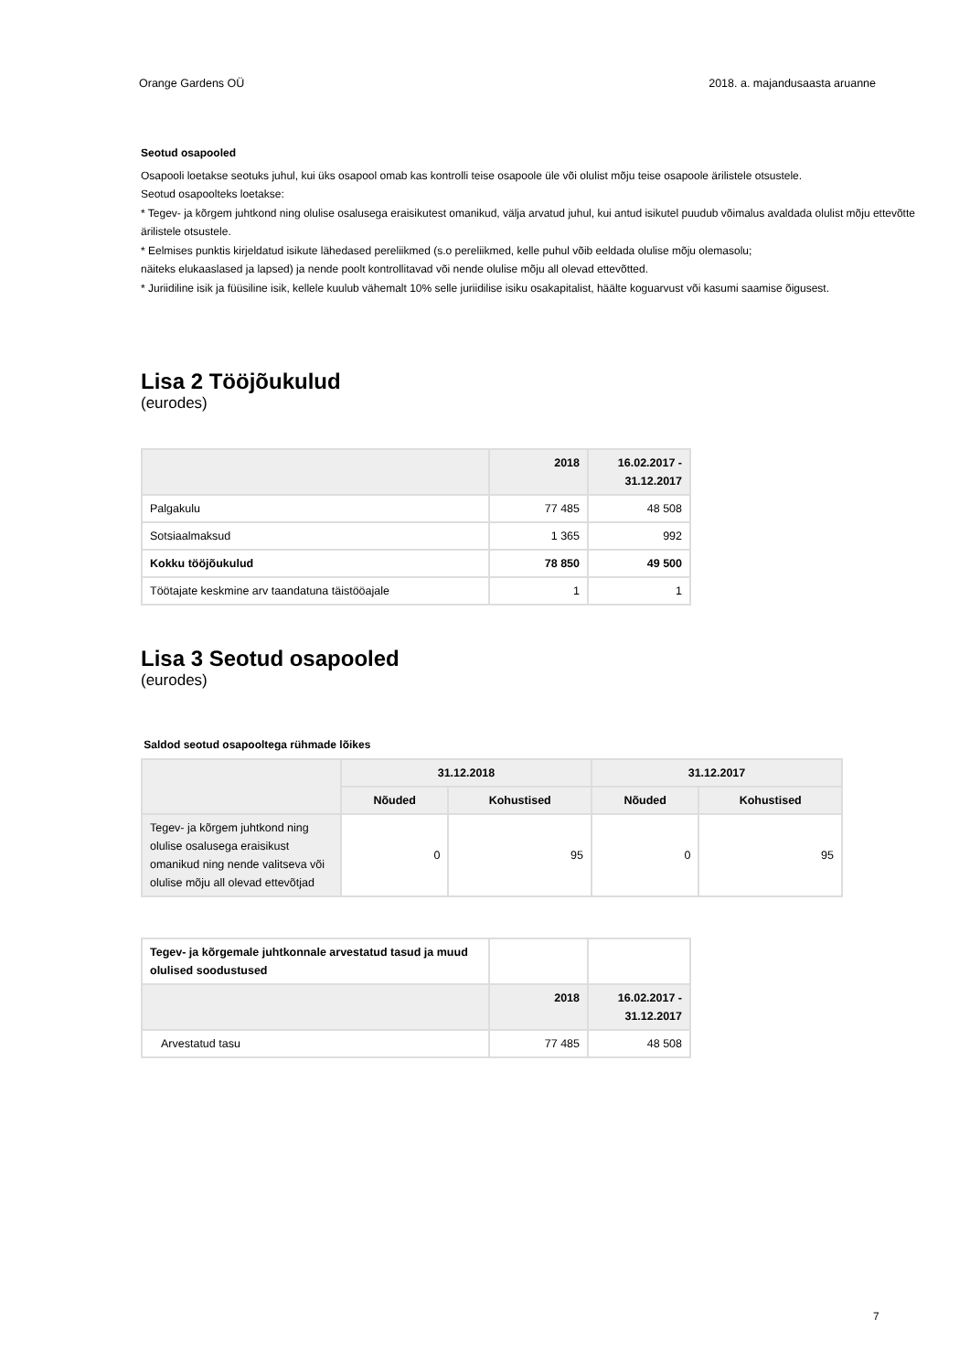Orange Gardens OÜ 2018. a. majandusaasta aruanne
Seotud osapooled
Osapooli loetakse seotuks juhul, kui üks osapool omab kas kontrolli teise osapoole üle või olulist mõju teise osapoole ärilistele otsustele.
Seotud osapoolteks loetakse:
* Tegev- ja kõrgem juhtkond ning olulise osalusega eraisikutest omanikud, välja arvatud juhul, kui antud isikutel puudub võimalus avaldada olulist mõju ettevõtte ärilistele otsustele.
* Eelmises punktis kirjeldatud isikute lähedased pereliikmed (s.o pereliikmed, kelle puhul võib eeldada olulise mõju olemasolu;
näiteks elukaaslased ja lapsed) ja nende poolt kontrollitavad või nende olulise mõju all olevad ettevõtted.
* Juriidiline isik ja füüsiline isik, kellele kuulub vähemalt 10% selle juriidilise isiku osakapitalist, häälte koguarvust või kasumi saamise õigusest.
Lisa 2 Tööjõukulud
(eurodes)
| | 2018 | 16.02.2017 - 31.12.2017 |
| --- | --- | --- |
| Palgakulu | 77 485 | 48 508 |
| Sotsiaalmaksud | 1 365 | 992 |
| Kokku tööjõukulud | 78 850 | 49 500 |
| Töötajate keskmine arv taandatuna täistööajale | 1 | 1 |
Lisa 3 Seotud osapooled
(eurodes)
Saldod seotud osapooltega rühmade lõikes
| | 31.12.2018 | | 31.12.2017 | |
| --- | --- | --- | --- | --- |
| | Nõuded | Kohustised | Nõuded | Kohustised |
| Tegev- ja kõrgem juhtkond ning olulise osalusega eraisikust omanikud ning nende valitseva või olulise mõju all olevad ettevõtjad | 0 | 95 | 0 | 95 |
| Tegev- ja kõrgemale juhtkonnale arvestatud tasud ja muud olulised soodustused | | |
| | 2018 | 16.02.2017 - 31.12.2017 |
| Arvestatud tasu | 77 485 | 48 508 |
7